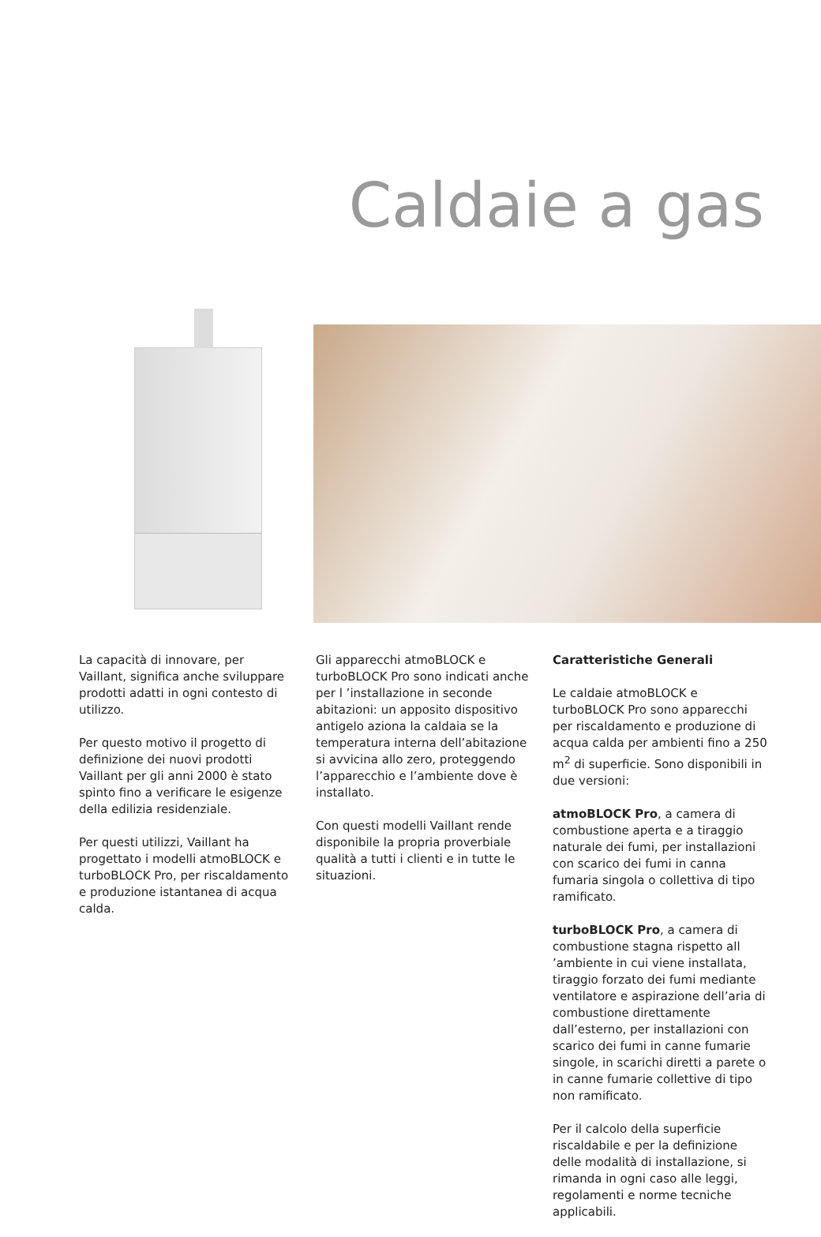Caldaie a gas
La capacità di innovare, per Vaillant, significa anche sviluppare prodotti adatti in ogni contesto di utilizzo.
Per questo motivo il progetto di definizione dei nuovi prodotti Vaillant per gli anni 2000 è stato spinto fino a verificare le esigenze della edilizia residenziale.
Per questi utilizzi, Vaillant ha progettato i modelli atmoBLOCK e turboBLOCK Pro, per riscaldamento e produzione istantanea di acqua calda.
Gli apparecchi atmoBLOCK e turboBLOCK Pro sono indicati anche per l ’installazione in seconde abitazioni: un apposito dispositivo antigelo aziona la caldaia se la temperatura interna dell’abitazione si avvicina allo zero, proteggendo l’apparecchio e l’ambiente dove è installato.
Con questi modelli Vaillant rende disponibile la propria proverbiale qualità a tutti i clienti e in tutte le situazioni.
Caratteristiche Generali
Le caldaie atmoBLOCK e turboBLOCK Pro sono apparecchi per riscaldamento e produzione di acqua calda per ambienti fino a 250 m<sup>2</sup> di superficie. Sono disponibili in due versioni:
atmoBLOCK Pro, a camera di combustione aperta e a tiraggio naturale dei fumi, per installazioni con scarico dei fumi in canna fumaria singola o collettiva di tipo ramificato.
turboBLOCK Pro, a camera di combustione stagna rispetto all ’ambiente in cui viene installata, tiraggio forzato dei fumi mediante ventilatore e aspirazione dell’aria di combustione direttamente dall’esterno, per installazioni con scarico dei fumi in canne fumarie singole, in scarichi diretti a parete o in canne fumarie collettive di tipo non ramificato.
Per il calcolo della superficie riscaldabile e per la definizione delle modalità di installazione, si rimanda in ogni caso alle leggi, regolamenti e norme tecniche applicabili.